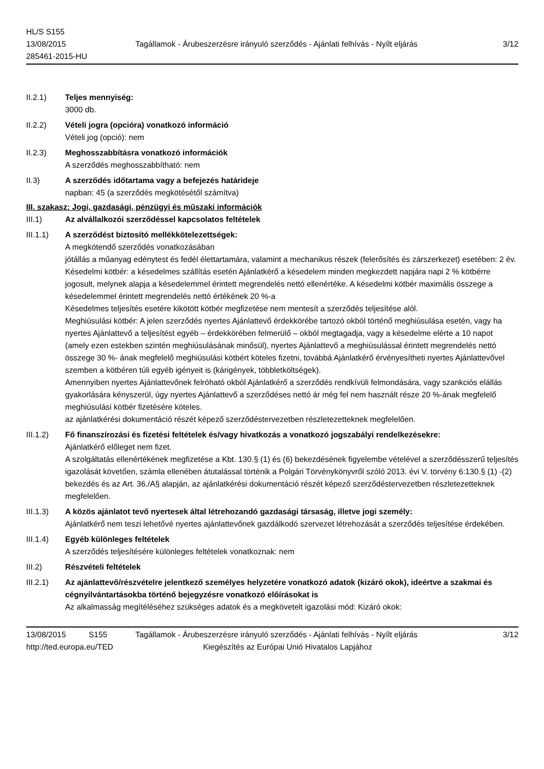HL/S S155
13/08/2015
285461-2015-HU
Tagállamok - Árubeszerzésre irányuló szerződés - Ajánlati felhívás - Nyílt eljárás
3/12
II.2.1) Teljes mennyiség:
3000 db.
II.2.2) Vételi jogra (opcióra) vonatkozó információ
Vételi jog (opció): nem
II.2.3) Meghosszabbításra vonatkozó információk
A szerződés meghosszabbítható: nem
II.3) A szerződés időtartama vagy a befejezés határideje
napban: 45 (a szerződés megkötésétől számítva)
III. szakasz: Jogi, gazdasági, pénzügyi és műszaki információk
III.1) Az alvállalkozói szerződéssel kapcsolatos feltételek
III.1.1) A szerződést biztosító mellékkötelezettségek:
A megkötendő szerződés vonatkozásában
jótállás a műanyag edénytest és fedél élettartamára, valamint a mechanikus részek (felerősítés és zárszerkezet) esetében: 2 év.
Késedelmi kötbér: a késedelmes szállítás esetén Ajánlatkérő a késedelem minden megkezdett napjára napi 2 % kötbérre jogosult, melynek alapja a késedelemmel érintett megrendelés nettó ellenértéke. A késedelmi kötbér maximális összege a késedelemmel érintett megrendelés nettó értékének 20 %-a
Késedelmes teljesítés esetére kikötött kötbér megfizetése nem mentesít a szerződés teljesítése alól.
Meghiúsulási kötbér: A jelen szerződés nyertes Ajánlattevő érdekkörébe tartozó okból történő meghiúsulása esetén, vagy ha nyertes Ajánlattevő a teljesítést egyéb – érdekkörében felmerülő – okból megtagadja, vagy a késedelme elérte a 10 napot (amely ezen estekben szintén meghiúsulásának minősül), nyertes Ajánlattevő a meghiúsulással érintett megrendelés nettó összege 30 %- ának megfelelő meghiúsulási kötbért köteles fizetni, továbbá Ajánlatkérő érvényesítheti nyertes Ajánlattevővel szemben a kötbéren túli egyéb igényeit is (kárigények, többletköltségek).
Amennyiben nyertes Ajánlattevőnek felróható okból Ajánlatkérő a szerződés rendkívüli felmondására, vagy szankciós elállás gyakorlására kényszerül, úgy nyertes Ajánlattevő a szerződéses nettó ár még fel nem használt része 20 %-ának megfelelő meghiúsulási kötbér fizetésére köteles.
az ajánlatkérési dokumentáció részét képező szerződéstervezetben részletezetteknek megfelelően.
III.1.2) Fő finanszírozási és fizetési feltételek és/vagy hivatkozás a vonatkozó jogszabályi rendelkezésekre:
Ajánlatkérő előleget nem fizet.
A szolgáltatás ellenértékének megfizetése a Kbt. 130.§ (1) és (6) bekezdésének figyelembe vételével a szerződésszerű teljesítés igazolását követően, számla ellenében átutalással történik a Polgári Törvénykönyvről szóló 2013. évi V. törvény 6:130.§ (1) -(2) bekezdés és az Art. 36./A§ alapján, az ajánlatkérési dokumentáció részét képező szerződéstervezetben részletezetteknek megfelelően.
III.1.3) A közös ajánlatot tevő nyertesek által létrehozandó gazdasági társaság, illetve jogi személy:
Ajánlatkérő nem teszi lehetővé nyertes ajánlattevőnek gazdálkodó szervezet létrehozását a szerződés teljesítése érdekében.
III.1.4) Egyéb különleges feltételek
A szerződés teljesítésére különleges feltételek vonatkoznak: nem
III.2) Részvételi feltételek
III.2.1) Az ajánlattevő/részvételre jelentkező személyes helyzetére vonatkozó adatok (kizáró okok), ideértve a szakmai és cégnyilvántartásokba történő bejegyzésre vonatkozó előírásokat is
Az alkalmasság megítéléséhez szükséges adatok és a megkövetelt igazolási mód: Kizáró okok:
13/08/2015 S155 Tagállamok - Árubeszerzésre irányuló szerződés - Ajánlati felhívás - Nyílt eljárás
3/12
http://ted.europa.eu/TED Kiegészítés az Európai Unió Hivatalos Lapjához